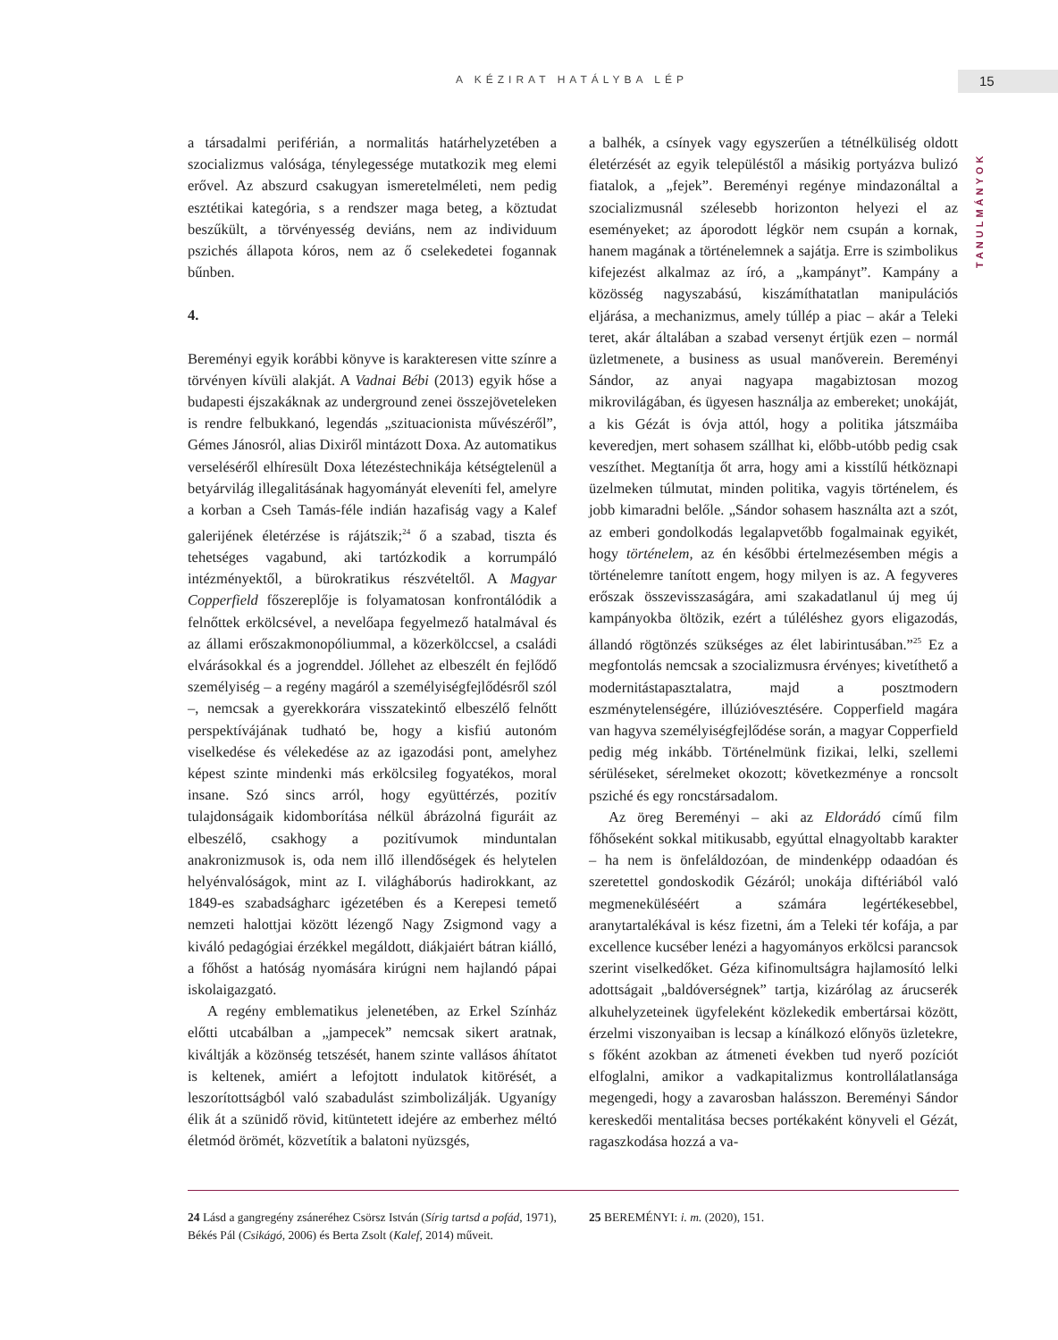A KÉZIRAT HATÁLYBA LÉP 15
TANULMÁNYOK
a társadalmi periférián, a normalitás határhelyzetében a szocializmus valósága, ténylegessége mutatkozik meg elemi erővel. Az abszurd csakugyan ismeretelméleti, nem pedig esztétikai kategória, s a rendszer maga beteg, a köztudat beszűkült, a törvényesség deviáns, nem az individuum pszichés állapota kóros, nem az ő cselekedetei fogannak bűnben.
4.
Bereményi egyik korábbi könyve is karakteresen vitte színre a törvényen kívüli alakját. A Vadnai Bébi (2013) egyik hőse a budapesti éjszakáknak az underground zenei összejöveteleken is rendre felbukkanó, legendás „szituacionista művészéről”, Gémes Jánosról, alias Dixiről mintázott Doxa. Az automatikus verseléséről elhíresült Doxa létezéstechnikája kétségtelenül a betyárvilág illegalitásának hagyományát eleveníti fel, amelyre a korban a Cseh Tamás-féle indián hazafiság vagy a Kalef galerijének életérzése is rájátszik;<sup>24</sup> ő a szabad, tiszta és tehetséges vagabund, aki tartózkodik a korrumpáló intézményektől, a bürokratikus részvételtől. A Magyar Copperfield főszereplője is folyamatosan konfrontálódik a felnőttek erkölcsével, a nevelőapa fegyelmező hatalmával és az állami erőszakmonopóliummal, a közerkölccsel, a családi elvárásokkal és a jogrenddel. Jóllehet az elbeszélt én fejlődő személyiség – a regény magáról a személyiségfejlődésről szól –, nemcsak a gyerekkorára visszatekintő elbeszélő felnőtt perspektívájának tudható be, hogy a kisfiú autonóm viselkedése és vélekedése az az igazodási pont, amelyhez képest szinte mindenki más erkölcsileg fogyatékos, moral insane. Szó sincs arról, hogy együttérzés, pozitív tulajdonságaik kidomborítása nélkül ábrázolná figuráit az elbeszélő, csakhogy a pozitívumok minduntalan anakronizmusok is, oda nem illő illendőségek és helytelen helyénvalóságok, mint az I. világháborús hadirokkant, az 1849-es szabadságharc igézetében és a Kerepesi temető nemzeti halottjai között lézengő Nagy Zsigmond vagy a kiváló pedagógiai érzékkel megáldott, diákjaiért bátran kiálló, a főhőst a hatóság nyomására kirúgni nem hajlandó pápai iskolaigazgató.
A regény emblematikus jelenetében, az Erkel Színház előtti utcabálban a „jampecek” nemcsak sikert aratnak, kiváltják a közönség tetszését, hanem szinte vallásos áhítatot is keltenek, amiért a lefojtott indulatok kitörését, a leszorítottságból való szabadulást szimbolizálják. Ugyanígy élik át a szünidő rövid, kitüntetett idejére az emberhez méltó életmód örömét, közvetítik a balatoni nyüzsgés,
a balhék, a csínyek vagy egyszerűen a tétnélküliség oldott életérzését az egyik településtől a másikig portyázva bulizó fiatalok, a „fejek”. Bereményi regénye mindazonáltal a szocializmusnál szélesebb horizonton helyezi el az eseményeket; az áporodott légkör nem csupán a kornak, hanem magának a történelemnek a sajátja. Erre is szimbolikus kifejezést alkalmaz az író, a „kampányt”. Kampány a közösség nagyszabású, kiszámíthatatlan manipulációs eljárása, a mechanizmus, amely túllép a piac – akár a Teleki teret, akár általában a szabad versenyt értjük ezen – normál üzletmenete, a business as usual manőverein. Bereményi Sándor, az anyai nagyapa magabiztosan mozog mikrovilágában, és ügyesen használja az embereket; unokáját, a kis Gézát is óvja attól, hogy a politika játszmáiba keveredjen, mert sohasem szállhat ki, előbb-utóbb pedig csak veszíthet. Megtanítja őt arra, hogy ami a kisstílű hétköznapi üzelmeken túlmutat, minden politika, vagyis történelem, és jobb kimaradni belőle. „Sándor sohasem használta azt a szót, az emberi gondolkodás legalapvetőbb fogalmainak egyikét, hogy történelem, az én későbbi értelmezésemben mégis a történelemre tanított engem, hogy milyen is az. A fegyveres erőszak összevisszaságára, ami szakadatlanul új meg új kampányokba öltözik, ezért a túléléshez gyors eligazodás, állandó rögtönzés szükséges az élet labirintusában.”<sup>25</sup> Ez a megfontolás nemcsak a szocializmusra érvényes; kivetíthető a modernitástapasztalatra, majd a posztmodern eszménytelenségére, illúzióvesztésére. Copperfield magára van hagyva személyiségfejlődése során, a magyar Copperfield pedig még inkább. Történelmünk fizikai, lelki, szellemi sérüléseket, sérelmeket okozott; következménye a roncsolt psziché és egy roncstársadalom.
Az öreg Bereményi – aki az Eldorádó című film főhőseként sokkal mitikusabb, egyúttal elnagyoltabb karakter – ha nem is önfeláldozóan, de mindenképp odaadóan és szeretettel gondoskodik Gézáról; unokája diftériából való megmeneküléséért a számára legértékesebbel, aranytartalékával is kész fizetni, ám a Teleki tér kofája, a par excellence kucséber lenézi a hagyományos erkölcsi parancsok szerint viselkedőket. Géza kifinomultságra hajlamosító lelki adottságait „baldóverségnek” tartja, kizárólag az árucserék alkuhelyzeteinek ügyfeleként közlekedik embertársai között, érzelmi viszonyaiban is lecsap a kínálkozó előnyös üzletekre, s főként azokban az átmeneti években tud nyerő pozíciót elfoglalni, amikor a vadkapitalizmus kontrollálatlansága megengedi, hogy a zavarosban halásszon. Bereményi Sándor kereskedői mentalitása becses portékaként könyveli el Gézát, ragaszkodása hozzá a va-
24 Lásd a gangregény zsáneréhez Csörsz István (Sírig tartsd a pofád, 1971), Békés Pál (Csikágó, 2006) és Berta Zsolt (Kalef, 2014) műveit.
25 BEREMÉNYI: i. m. (2020), 151.